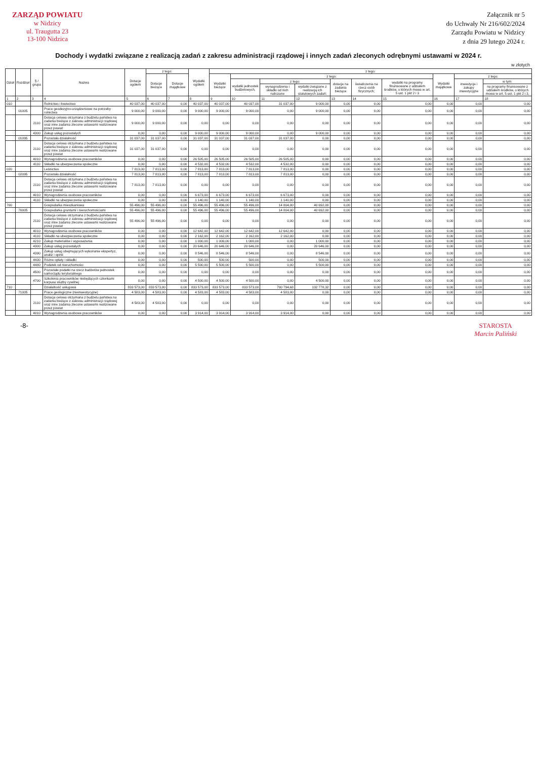ZARZĄD POWIATU
w Nidzicy
ul. Traugutta 23
13-100 Nidzica
Załącznik nr 5
do Uchwały Nr 216/602/2024
Zarządu Powiatu w Nidzicy
z dnia 29 lutego 2024 r.
Dochody i wydatki związane z realizacją zadań z zakresu administracji rządowej i innych zadań zleconych odrębnymi ustawami w 2024 r.
w złotych
| Dział | Rozdział | § / grupa | Nazwa | Dotacje ogółem | z tego: | | Wydatki ogółem | z tego: | | | | | | | | | |
| --- | --- | --- | --- | --- | --- | --- | --- | --- | --- | --- | --- | --- | --- | --- | --- | --- | --- |
| | | | | | Dotacje bieżące | Dotacje majątkowe | | Wydatki bieżące | z tego: | | | | | | Wydatki majątkowe | z tego: | |
| | | | | | | | | | wydatki jednostek budżetowych, | z tego: | | dotacje na zadania bieżące | świadczenia na rzecz osób fizycznych; | wydatki na programy finansowane z udziałem środków, o których mowa w art. 5 ust. 1 pkt 2 i 3 | | inwestycje i zakupy inwestycyjne | w tym: |
| | | | | | | | | | | wynagrodzenia i składki od nich naliczane | wydatki związane z realizacją ich statutowych zadań; | | | | | | na programy finansowane z udziałem środków, o których mowa w art. 5 ust. 1 pkt 2 i 3, |
| 1 | 2 | 3 | 4 | 5 | 6 | 7 | 8 | 9 | 10 | 11 | 12 | 13 | 14 | 15 | 16 | 17 | 18 |
| 010 | | | Rolnictwo i łowiectwo | 40 037,00 | 40 037,00 | 0,00 | 40 037,00 | 40 037,00 | 40 037,00 | 31 037,00 | 9 000,00 | 0,00 | 0,00 | 0,00 | 0,00 | 0,00 | 0,00 |
| | 01005 | | Prace geodezyjno-urządzeniowe na potrzeby rolnictwa | 9 000,00 | 9 000,00 | 0,00 | 9 000,00 | 9 000,00 | 9 000,00 | 0,00 | 9 000,00 | 0,00 | 0,00 | 0,00 | 0,00 | 0,00 | 0,00 |
| | | 2110 | Dotacja celowa otrzymana z budżetu państwa na zadania bieżące z zakresu administracji rządowej oraz inne zadania zlecone ustawami realizowane przez powiat | 9 000,00 | 9 000,00 | 0,00 | 0,00 | 0,00 | 0,00 | 0,00 | 0,00 | 0,00 | 0,00 | 0,00 | 0,00 | 0,00 | 0,00 |
| | | 4300 | Zakup usług pozostałych | 0,00 | 0,00 | 0,00 | 9 000,00 | 9 000,00 | 9 000,00 | 0,00 | 9 000,00 | 0,00 | 0,00 | 0,00 | 0,00 | 0,00 | 0,00 |
| | 01095 | | Pozostała działalność | 31 037,00 | 31 037,00 | 0,00 | 31 037,00 | 31 037,00 | 31 037,00 | 31 037,00 | 0,00 | 0,00 | 0,00 | 0,00 | 0,00 | 0,00 | 0,00 |
| | | 2110 | Dotacja celowa otrzymana z budżetu państwa na zadania bieżące z zakresu administracji rządowej oraz inne zadania zlecone ustawami realizowane przez powiat | 31 037,00 | 31 037,00 | 0,00 | 0,00 | 0,00 | 0,00 | 0,00 | 0,00 | 0,00 | 0,00 | 0,00 | 0,00 | 0,00 | 0,00 |
| | | 4010 | Wynagrodzenia osobowe pracowników | 0,00 | 0,00 | 0,00 | 26 505,00 | 26 505,00 | 26 505,00 | 26 505,00 | 0,00 | 0,00 | 0,00 | 0,00 | 0,00 | 0,00 | 0,00 |
| | | 4110 | Składki na ubezpieczenia społeczne | 0,00 | 0,00 | 0,00 | 4 532,00 | 4 532,00 | 4 532,00 | 4 532,00 | 0,00 | 0,00 | 0,00 | 0,00 | 0,00 | 0,00 | 0,00 |
| 020 | | | Leśnictwo | 7 813,00 | 7 813,00 | 0,00 | 7 813,00 | 7 813,00 | 7 813,00 | 7 813,00 | 0,00 | 0,00 | 0,00 | 0,00 | 0,00 | 0,00 | 0,00 |
| | 02095 | | Pozostała działalność | 7 813,00 | 7 813,00 | 0,00 | 7 813,00 | 7 813,00 | 7 813,00 | 7 813,00 | 0,00 | 0,00 | 0,00 | 0,00 | 0,00 | 0,00 | 0,00 |
| | | 2110 | Dotacja celowa otrzymana z budżetu państwa na zadania bieżące z zakresu administracji rządowej oraz inne zadania zlecone ustawami realizowane przez powiat | 7 813,00 | 7 813,00 | 0,00 | 0,00 | 0,00 | 0,00 | 0,00 | 0,00 | 0,00 | 0,00 | 0,00 | 0,00 | 0,00 | 0,00 |
| | | 4010 | Wynagrodzenia osobowe pracowników | 0,00 | 0,00 | 0,00 | 6 673,00 | 6 673,00 | 6 673,00 | 6 673,00 | 0,00 | 0,00 | 0,00 | 0,00 | 0,00 | 0,00 | 0,00 |
| | | 4110 | Składki na ubezpieczenia społeczne | 0,00 | 0,00 | 0,00 | 1 140,00 | 1 140,00 | 1 140,00 | 1 140,00 | 0,00 | 0,00 | 0,00 | 0,00 | 0,00 | 0,00 | 0,00 |
| 700 | | | Gospodarka mieszkaniowa | 55 496,00 | 55 496,00 | 0,00 | 55 496,00 | 55 496,00 | 55 496,00 | 14 804,00 | 40 692,00 | 0,00 | 0,00 | 0,00 | 0,00 | 0,00 | 0,00 |
| | 70005 | | Gospodarka gruntami i nieruchomościami | 55 496,00 | 55 496,00 | 0,00 | 55 496,00 | 55 496,00 | 55 496,00 | 14 804,00 | 40 692,00 | 0,00 | 0,00 | 0,00 | 0,00 | 0,00 | 0,00 |
| | | 2110 | Dotacja celowa otrzymana z budżetu państwa na zadania bieżące z zakresu administracji rządowej oraz inne zadania zlecone ustawami realizowane przez powiat | 55 496,00 | 55 496,00 | 0,00 | 0,00 | 0,00 | 0,00 | 0,00 | 0,00 | 0,00 | 0,00 | 0,00 | 0,00 | 0,00 | 0,00 |
| | | 4010 | Wynagrodzenia osobowe pracowników | 0,00 | 0,00 | 0,00 | 12 642,00 | 12 642,00 | 12 642,00 | 12 642,00 | 0,00 | 0,00 | 0,00 | 0,00 | 0,00 | 0,00 | 0,00 |
| | | 4110 | Składki na ubezpieczenia społeczne | 0,00 | 0,00 | 0,00 | 2 162,00 | 2 162,00 | 2 162,00 | 2 162,00 | 0,00 | 0,00 | 0,00 | 0,00 | 0,00 | 0,00 | 0,00 |
| | | 4210 | Zakup materiałów i wyposażenia | 0,00 | 0,00 | 0,00 | 1 000,00 | 1 000,00 | 1 000,00 | 0,00 | 1 000,00 | 0,00 | 0,00 | 0,00 | 0,00 | 0,00 | 0,00 |
| | | 4300 | Zakup usług pozostałych | 0,00 | 0,00 | 0,00 | 20 646,00 | 20 646,00 | 20 646,00 | 0,00 | 20 646,00 | 0,00 | 0,00 | 0,00 | 0,00 | 0,00 | 0,00 |
| | | 4390 | Zakup usług obejmujących wykonanie ekspertyz, analiz i opinii | 0,00 | 0,00 | 0,00 | 8 546,00 | 8 546,00 | 8 546,00 | 0,00 | 8 546,00 | 0,00 | 0,00 | 0,00 | 0,00 | 0,00 | 0,00 |
| | | 4430 | Różne opłaty i składki | 0,00 | 0,00 | 0,00 | 500,00 | 500,00 | 500,00 | 0,00 | 500,00 | 0,00 | 0,00 | 0,00 | 0,00 | 0,00 | 0,00 |
| | | 4480 | Podatek od nieruchomości | 0,00 | 0,00 | 0,00 | 5 500,00 | 5 500,00 | 5 500,00 | 0,00 | 5 500,00 | 0,00 | 0,00 | 0,00 | 0,00 | 0,00 | 0,00 |
| | | 4500 | Pozostałe podatki na rzecz budżetów jednostek samorządu terytorialnego | 0,00 | 0,00 | 0,00 | 0,00 | 0,00 | 0,00 | 0,00 | 0,00 | 0,00 | 0,00 | 0,00 | 0,00 | 0,00 | 0,00 |
| | | 4700 | Szkolenia pracowników niebędących członkami korpusu służby cywilnej | 0,00 | 0,00 | 0,00 | 4 500,00 | 4 500,00 | 4 500,00 | 0,00 | 4 500,00 | 0,00 | 0,00 | 0,00 | 0,00 | 0,00 | 0,00 |
| 710 | | | Działalność usługowa | 833 573,00 | 833 573,00 | 0,00 | 833 573,00 | 833 573,00 | 833 573,00 | 700 794,68 | 132 778,32 | 0,00 | 0,00 | 0,00 | 0,00 | 0,00 | 0,00 |
| | 71005 | | Prace geologiczne (nieinwestycyjne) | 4 583,00 | 4 583,00 | 0,00 | 4 583,00 | 4 583,00 | 4 583,00 | 4 583,00 | 0,00 | 0,00 | 0,00 | 0,00 | 0,00 | 0,00 | 0,00 |
| | | 2110 | Dotacja celowa otrzymana z budżetu państwa na zadania bieżące z zakresu administracji rządowej oraz inne zadania zlecone ustawami realizowane przez powiat | 4 583,00 | 4 583,00 | 0,00 | 0,00 | 0,00 | 0,00 | 0,00 | 0,00 | 0,00 | 0,00 | 0,00 | 0,00 | 0,00 | 0,00 |
| | | 4010 | Wynagrodzenia osobowe pracowników | 0,00 | 0,00 | 0,00 | 3 914,00 | 3 914,00 | 3 914,00 | 3 914,00 | 0,00 | 0,00 | 0,00 | 0,00 | 0,00 | 0,00 | 0,00 |
-8- STAROSTA
Marcin Paliński